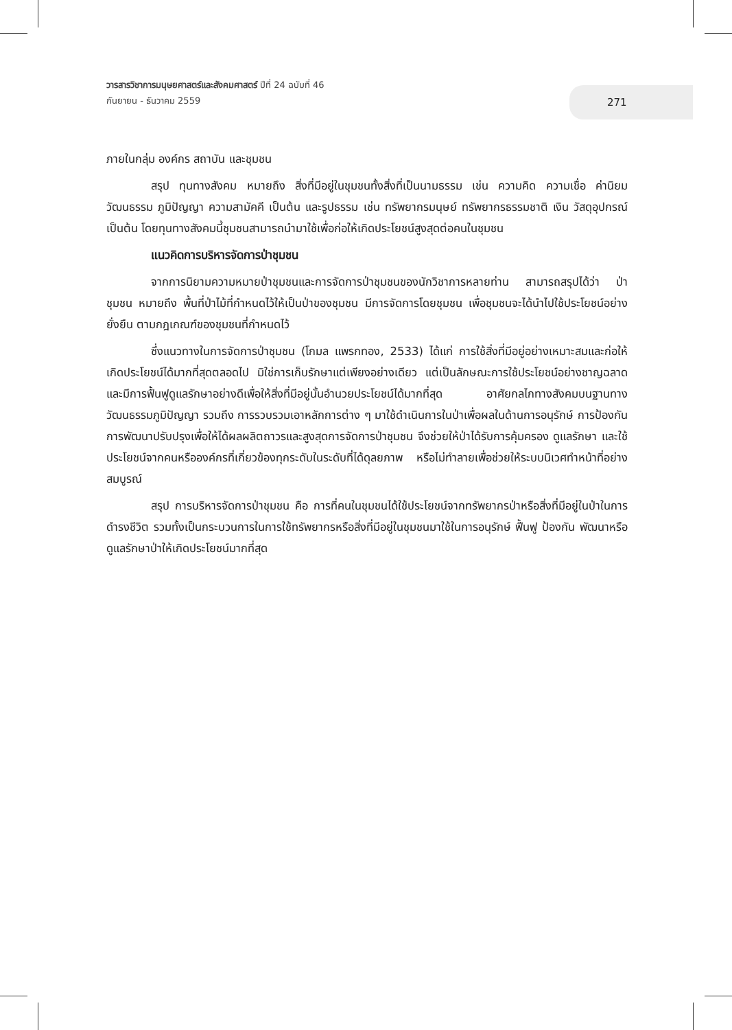วารสารวิชาการมนุษยศาสตร์และสังคมศาสตร์ ปีที่ 24 ฉบับที่ 46
กันยายน - ธันวาคม 2559
271
ภายในกลุ่ม องค์กร สถาบัน และชุมชน
สรุป ทุนทางสังคม หมายถึง สิ่งที่มีอยู่ในชุมชนทั้งสิ่งที่เป็นนามธรรม เช่น ความคิด ความเชื่อ ค่านิยม วัฒนธรรม ภูมิปัญญา ความสามัคคี เป็นต้น และรูปธรรม เช่น ทรัพยากรมนุษย์ ทรัพยากรธรรมชาติ เงิน วัสดุอุปกรณ์ เป็นต้น โดยทุนทางสังคมนี้ชุมชนสามารถนำมาใช้เพื่อก่อให้เกิดประโยชน์สูงสุดต่อคนในชุมชน
แนวคิดการบริหารจัดการป่าชุมชน
จากการนิยามความหมายป่าชุมชนและการจัดการป่าชุมชนของนักวิชาการหลายท่าน สามารถสรุปได้ว่า ป่าชุมชน หมายถึง พื้นที่ป่าไม้ที่กำหนดไว้ให้เป็นป่าของชุมชน มีการจัดการโดยชุมชน เพื่อชุมชนจะได้นำไปใช้ประโยชน์อย่างยั่งยืน ตามกฎเกณฑ์ของชุมชนที่กำหนดไว้
ซึ่งแนวทางในการจัดการป่าชุมชน (โกมล แพรกทอง, 2533) ได้แก่ การใช้สิ่งที่มีอยู่อย่างเหมาะสมและก่อให้เกิดประโยชน์ได้มากที่สุดตลอดไป มิใช่การเก็บรักษาแต่เพียงอย่างเดียว แต่เป็นลักษณะการใช้ประโยชน์อย่างชาญฉลาด และมีการฟื้นฟูดูแลรักษาอย่างดีเพื่อให้สิ่งที่มีอยู่นั้นอำนวยประโยชน์ได้มากที่สุด อาศัยกลไกทางสังคมบนฐานทางวัฒนธรรมภูมิปัญญา รวมถึง การรวบรวมเอาหลักการต่าง ๆ มาใช้ดำเนินการในป่าเพื่อผลในด้านการอนุรักษ์ การป้องกันการพัฒนาปรับปรุงเพื่อให้ได้ผลผลิตถาวรและสูงสุดการจัดการป่าชุมชน จึงช่วยให้ป่าได้รับการคุ้มครอง ดูแลรักษา และใช้ประโยชน์จากคนหรือองค์กรที่เกี่ยวข้องทุกระดับในระดับที่ได้ดุลยภาพ หรือไม่ทำลายเพื่อช่วยให้ระบบนิเวศทำหน้าที่อย่างสมบูรณ์
สรุป การบริหารจัดการป่าชุมชน คือ การที่คนในชุมชนได้ใช้ประโยชน์จากทรัพยากรป่าหรือสิ่งที่มีอยู่ในป่าในการดำรงชีวิต รวมทั้งเป็นกระบวนการในการใช้ทรัพยากรหรือสิ่งที่มีอยู่ในชุมชนมาใช้ในการอนุรักษ์ ฟื้นฟู ป้องกัน พัฒนาหรือดูแลรักษาป่าให้เกิดประโยชน์มากที่สุด